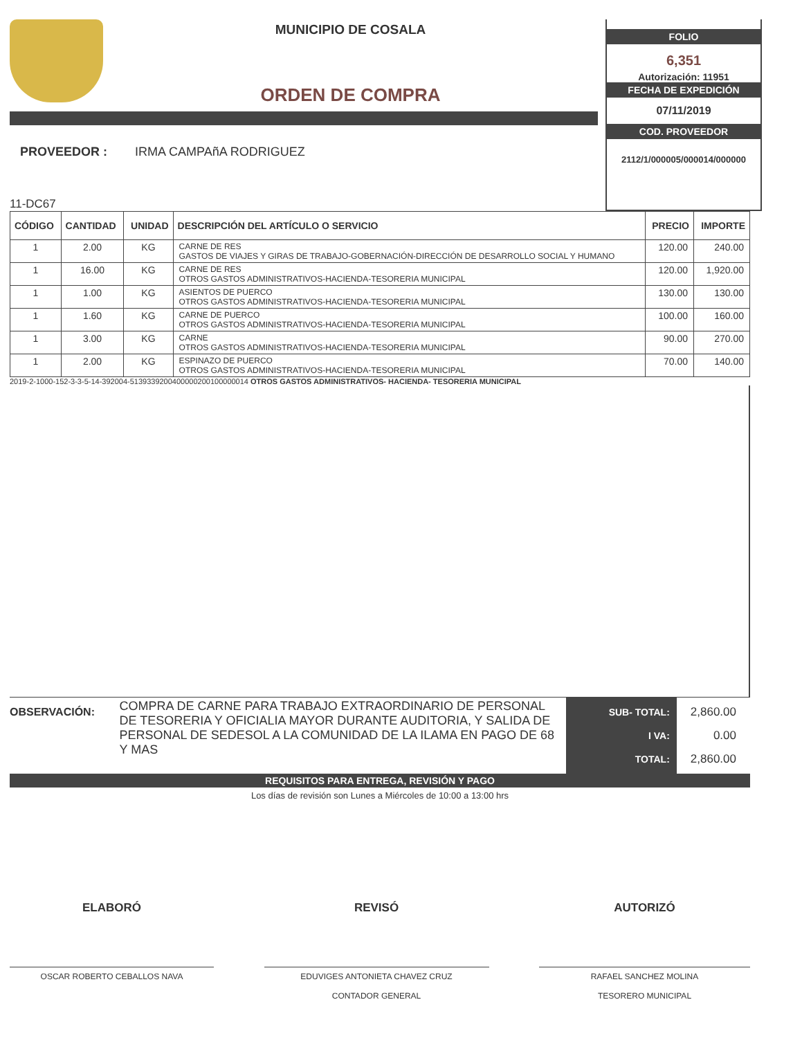MUNICIPIO DE COSALA
ORDEN DE COMPRA
PROVEEDOR : IRMA CAMPAñA RODRIGUEZ
11-DC67
FOLIO
6,351
Autorización: 11951
FECHA DE EXPEDICIÓN
07/11/2019
COD. PROVEEDOR
2112/1/000005/000014/000000
| CÓDIGO | CANTIDAD | UNIDAD | DESCRIPCIÓN DEL ARTÍCULO O SERVICIO | PRECIO | IMPORTE |
| --- | --- | --- | --- | --- | --- |
| 1 | 2.00 | KG | CARNE DE RES GASTOS DE VIAJES Y GIRAS DE TRABAJO-GOBERNACIÓN-DIRECCIÓN DE DESARROLLO SOCIAL Y HUMANO | 120.00 | 240.00 |
| 1 | 16.00 | KG | CARNE DE RES OTROS GASTOS ADMINISTRATIVOS-HACIENDA-TESORERIA MUNICIPAL | 120.00 | 1,920.00 |
| 1 | 1.00 | KG | ASIENTOS DE PUERCO OTROS GASTOS ADMINISTRATIVOS-HACIENDA-TESORERIA MUNICIPAL | 130.00 | 130.00 |
| 1 | 1.60 | KG | CARNE DE PUERCO OTROS GASTOS ADMINISTRATIVOS-HACIENDA-TESORERIA MUNICIPAL | 100.00 | 160.00 |
| 1 | 3.00 | KG | CARNE OTROS GASTOS ADMINISTRATIVOS-HACIENDA-TESORERIA MUNICIPAL | 90.00 | 270.00 |
| 1 | 2.00 | KG | ESPINAZO DE PUERCO OTROS GASTOS ADMINISTRATIVOS-HACIENDA-TESORERIA MUNICIPAL | 70.00 | 140.00 |
2019-2-1000-152-3-3-5-14-392004-5139339200400000200100000014 OTROS GASTOS ADMINISTRATIVOS- HACIENDA- TESORERIA MUNICIPAL
OBSERVACIÓN:
COMPRA DE CARNE PARA TRABAJO EXTRAORDINARIO DE PERSONAL DE TESORERIA Y OFICIALIA MAYOR DURANTE AUDITORIA, Y SALIDA DE PERSONAL DE SEDESOL A LA COMUNIDAD DE LA ILAMA EN PAGO DE 68 Y MAS
SUB- TOTAL:
I VA:
TOTAL:
2,860.00
0.00
2,860.00
REQUISITOS PARA ENTREGA, REVISIÓN Y PAGO
Los días de revisión son Lunes a Miércoles de 10:00 a 13:00 hrs
ELABORÓ
OSCAR ROBERTO CEBALLOS NAVA
REVISÓ
EDUVIGES ANTONIETA CHAVEZ CRUZ
CONTADOR GENERAL
AUTORIZÓ
RAFAEL SANCHEZ MOLINA
TESORERO MUNICIPAL